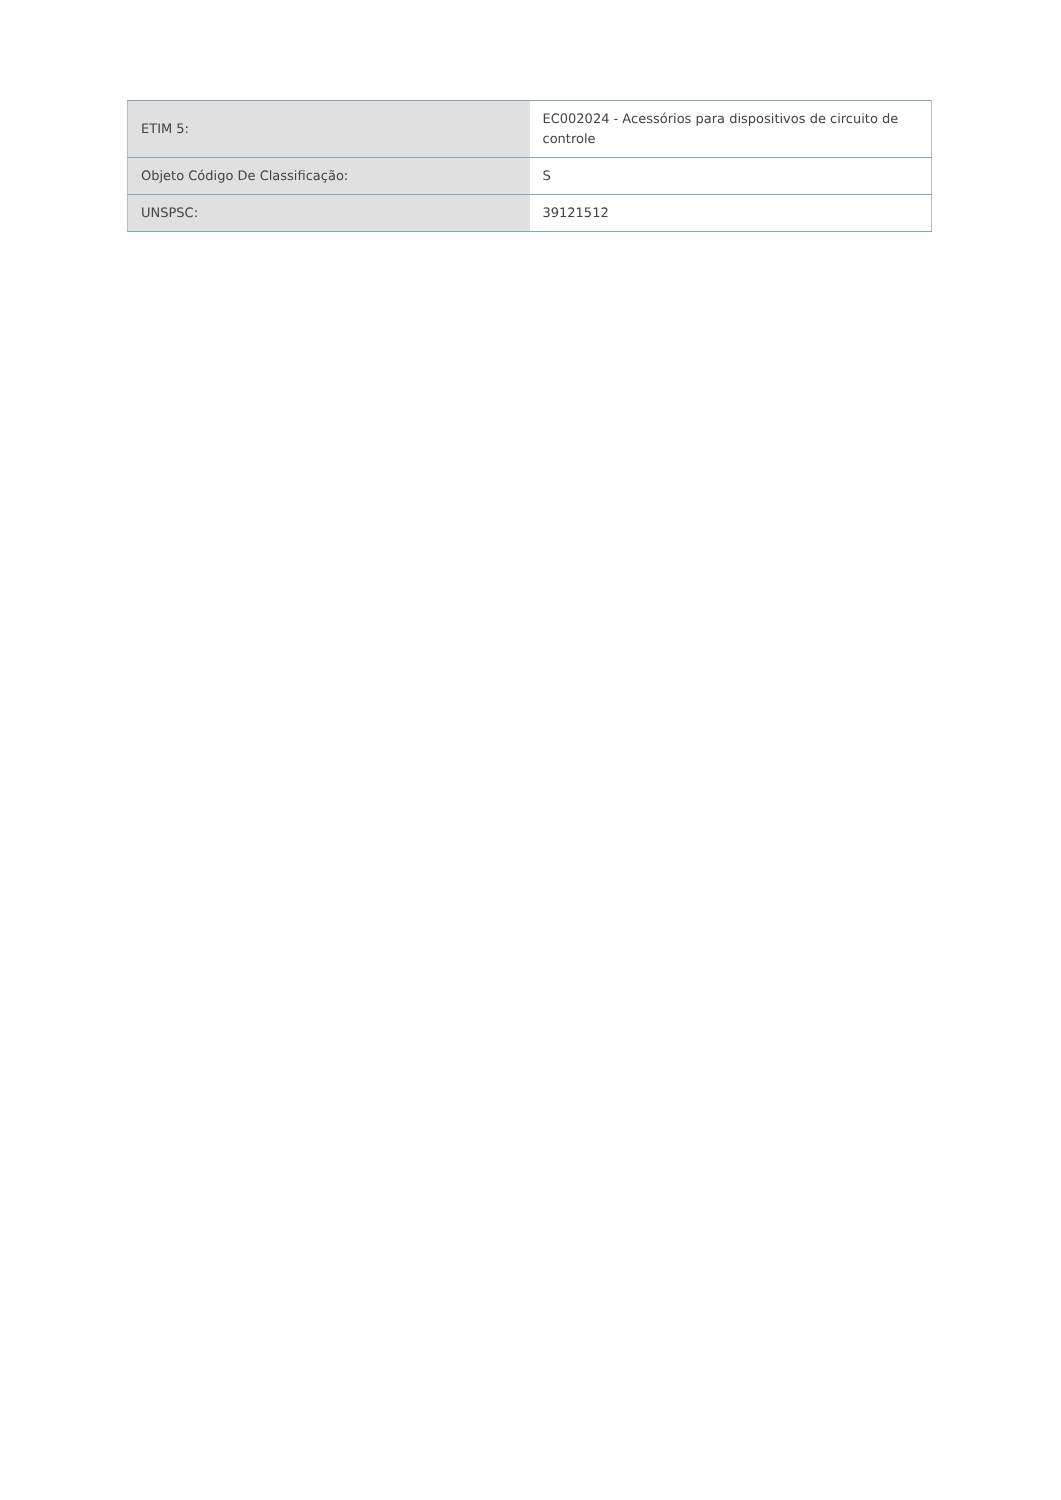| ETIM 5: | EC002024 - Acessórios para dispositivos de circuito de controle |
| Objeto Código De Classificação: | S |
| UNSPSC: | 39121512 |